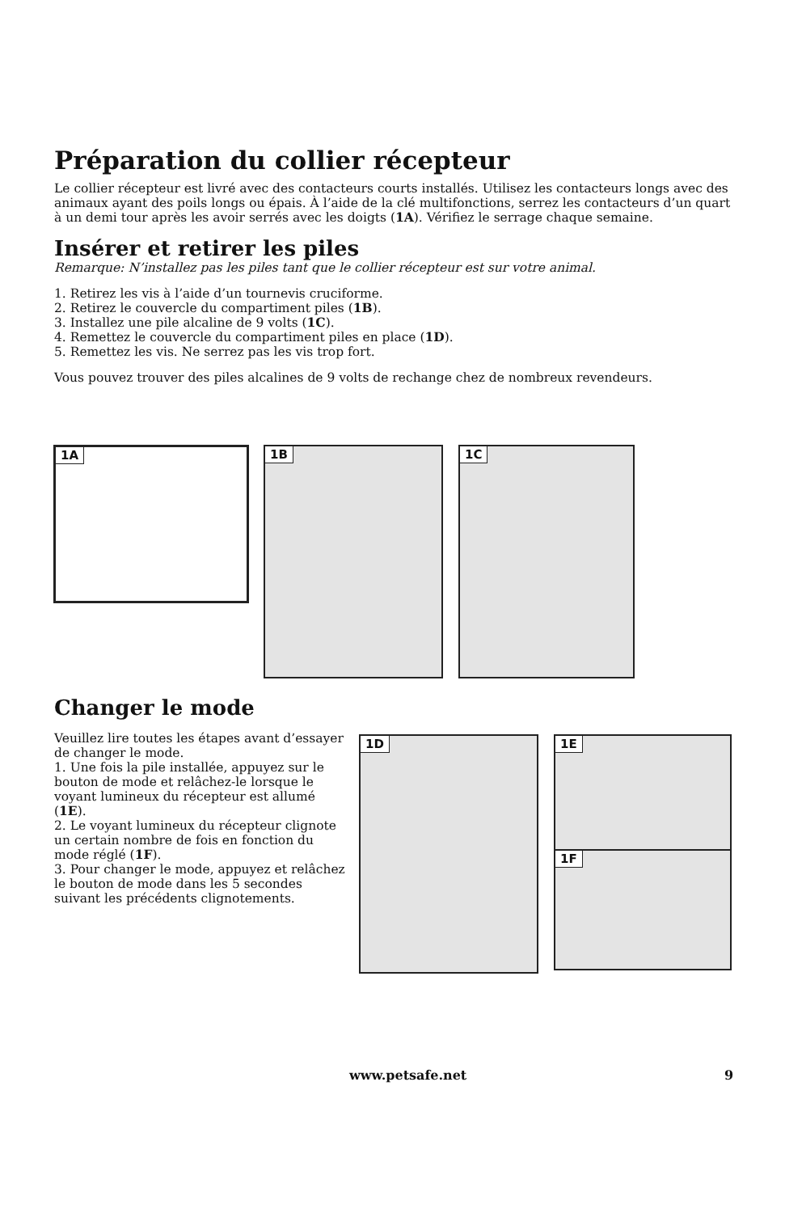Préparation du collier récepteur
Le collier récepteur est livré avec des contacteurs courts installés. Utilisez les contacteurs longs avec des animaux ayant des poils longs ou épais. À l’aide de la clé multifonctions, serrez les contacteurs d’un quart à un demi tour après les avoir serrés avec les doigts (1A). Vérifiez le serrage chaque semaine.
Insérer et retirer les piles
Remarque: N’installez pas les piles tant que le collier récepteur est sur votre animal.
1. Retirez les vis à l’aide d’un tournevis cruciforme.
2. Retirez le couvercle du compartiment piles (1B).
3. Installez une pile alcaline de 9 volts (1C).
4. Remettez le couvercle du compartiment piles en place (1D).
5. Remettez les vis. Ne serrez pas les vis trop fort.
Vous pouvez trouver des piles alcalines de 9 volts de rechange chez de nombreux revendeurs.
1A 1B 1C
Changer le mode
Veuillez lire toutes les étapes avant d’essayer de changer le mode.
1. Une fois la pile installée, appuyez sur le bouton de mode et relâchez-le lorsque le voyant lumineux du récepteur est allumé (1E).
2. Le voyant lumineux du récepteur clignote un certain nombre de fois en fonction du mode réglé (1F).
3. Pour changer le mode, appuyez et relâchez le bouton de mode dans les 5 secondes suivant les précédents clignotements.
1D 1E
1F
www.petsafe.net 9